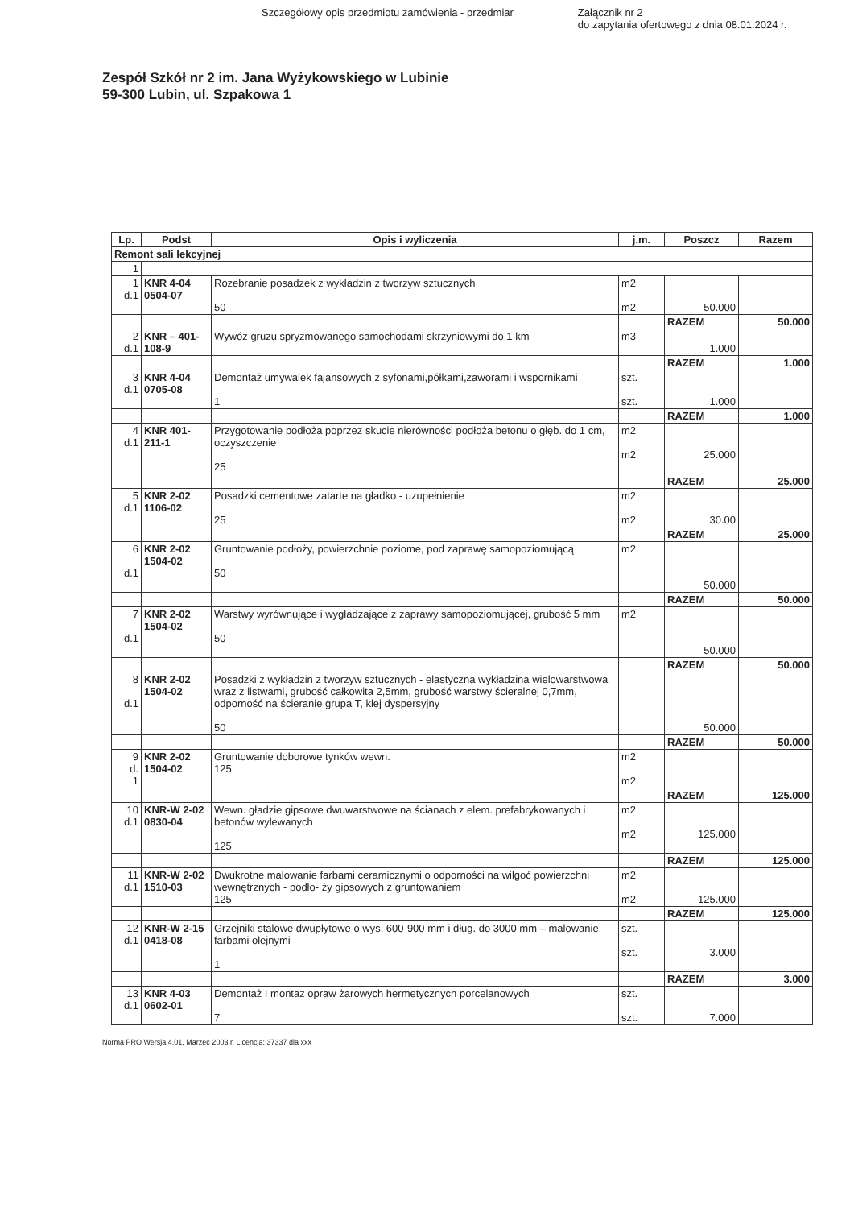Szczegółowy opis przedmiotu zamówienia - przedmiar
Załącznik nr 2
do zapytania ofertowego z dnia 08.01.2024 r.
Zespół Szkół nr 2 im. Jana Wyżykowskiego w Lubinie
59-300 Lubin, ul. Szpakowa 1
| Lp. | Podst | Opis i wyliczenia | j.m. | Poszcz | Razem |
| --- | --- | --- | --- | --- | --- |
| Remont sali lekcyjnej | | | | | |
| 1 | | | | | |
| 1 d.1 | KNR 4-04 0504-07 | Rozebranie posadzek z wykładzin z tworzyw sztucznych 50 | m2 m2 | 50.000 | |
| | | | | RAZEM | 50.000 |
| 2 d.1 | KNR – 401- 108-9 | Wywóz gruzu spryzmowanego samochodami skrzyniowymi do 1 km | m3 | 1.000 | |
| | | | | RAZEM | 1.000 |
| 3 d.1 | KNR 4-04 0705-08 | Demontaż umywalek fajansowych z syfonami,półkami,zaworami i wspornikami 1 | szt. szt. | 1.000 | |
| | | | | RAZEM | 1.000 |
| 4 d.1 | KNR 401- 211-1 | Przygotowanie podłoża poprzez skucie nierówności podłoża betonu o głęb. do 1 cm, oczyszczenie 25 | m2 m2 | 25.000 | |
| | | | | RAZEM | 25.000 |
| 5 d.1 | KNR 2-02 1106-02 | Posadzki cementowe zatarte na gładko - uzupełnienie 25 | m2 m2 | 30.00 | |
| | | | | RAZEM | 25.000 |
| 6 d.1 | KNR 2-02 1504-02 | Gruntowanie podłoży, powierzchnie poziome, pod zaprawę samopoziomującą 50 | m2 | 50.000 | |
| | | | | RAZEM | 50.000 |
| 7 d.1 | KNR 2-02 1504-02 | Warstwy wyrównujące i wygładzające z zaprawy samopoziomującej, grubość 5 mm 50 | m2 | 50.000 | |
| | | | | RAZEM | 50.000 |
| 8 d.1 | KNR 2-02 1504-02 | Posadzki z wykładzin z tworzyw sztucznych - elastyczna wykładzina wielowarstwowa wraz z listwami, grubość całkowita 2,5mm, grubość warstwy ścieralnej 0,7mm, odporność na ścieranie grupa T, klej dyspersyjny 50 | | 50.000 | |
| | | | | RAZEM | 50.000 |
| 9 d. 1 | KNR 2-02 1504-02 | Gruntowanie doborowe tynków wewn. 125 | m2 m2 | | |
| | | | | RAZEM | 125.000 |
| 10 d.1 | KNR-W 2-02 0830-04 | Wewn. gładzie gipsowe dwuwarstwowe na ścianach z elem. prefabrykowanych i betonów wylewanych 125 | m2 m2 | 125.000 | |
| | | | | RAZEM | 125.000 |
| 11 d.1 | KNR-W 2-02 1510-03 | Dwukrotne malowanie farbami ceramicznymi o odporności na wilgoć powierzchni wewnętrznych - podło- ży gipsowych z gruntowaniem 125 | m2 m2 | 125.000 | |
| | | | | RAZEM | 125.000 |
| 12 d.1 | KNR-W 2-15 0418-08 | Grzejniki stalowe dwupłytowe o wys. 600-900 mm i dług. do 3000 mm – malowanie farbami olejnymi 1 | szt. szt. | 3.000 | |
| | | | | RAZEM | 3.000 |
| 13 d.1 | KNR 4-03 0602-01 | Demontaż I montaz opraw żarowych hermetycznych porcelanowych 7 | szt. szt. | 7.000 | |
Norma PRO Wersja 4.01, Marzec 2003 r. Licencja: 37337 dla xxx